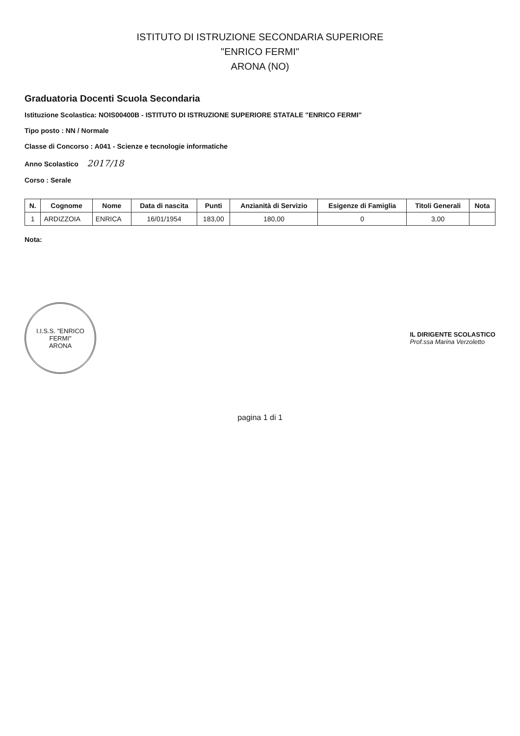ISTITUTO DI ISTRUZIONE SECONDARIA SUPERIORE
"ENRICO FERMI"
ARONA (NO)
Graduatoria Docenti Scuola Secondaria
Istituzione Scolastica: NOIS00400B - ISTITUTO DI ISTRUZIONE SUPERIORE STATALE "ENRICO FERMI"
Tipo posto : NN / Normale
Classe di Concorso : A041 - Scienze e tecnologie informatiche
Anno Scolastico 2017/18
Corso : Serale
| N. | Cognome | Nome | Data di nascita | Punti | Anzianità di Servizio | Esigenze di Famiglia | Titoli Generali | Nota |
| --- | --- | --- | --- | --- | --- | --- | --- | --- |
| 1 | ARDIZZOIA | ENRICA | 16/01/1954 | 183,00 | 180,00 | 0 | 3,00 | |
Nota:
I.I.S.S. "ENRICO FERMI"
ARONA
IL DIRIGENTE SCOLASTICO
Prof.ssa Marina Verzoletto
pagina 1 di 1